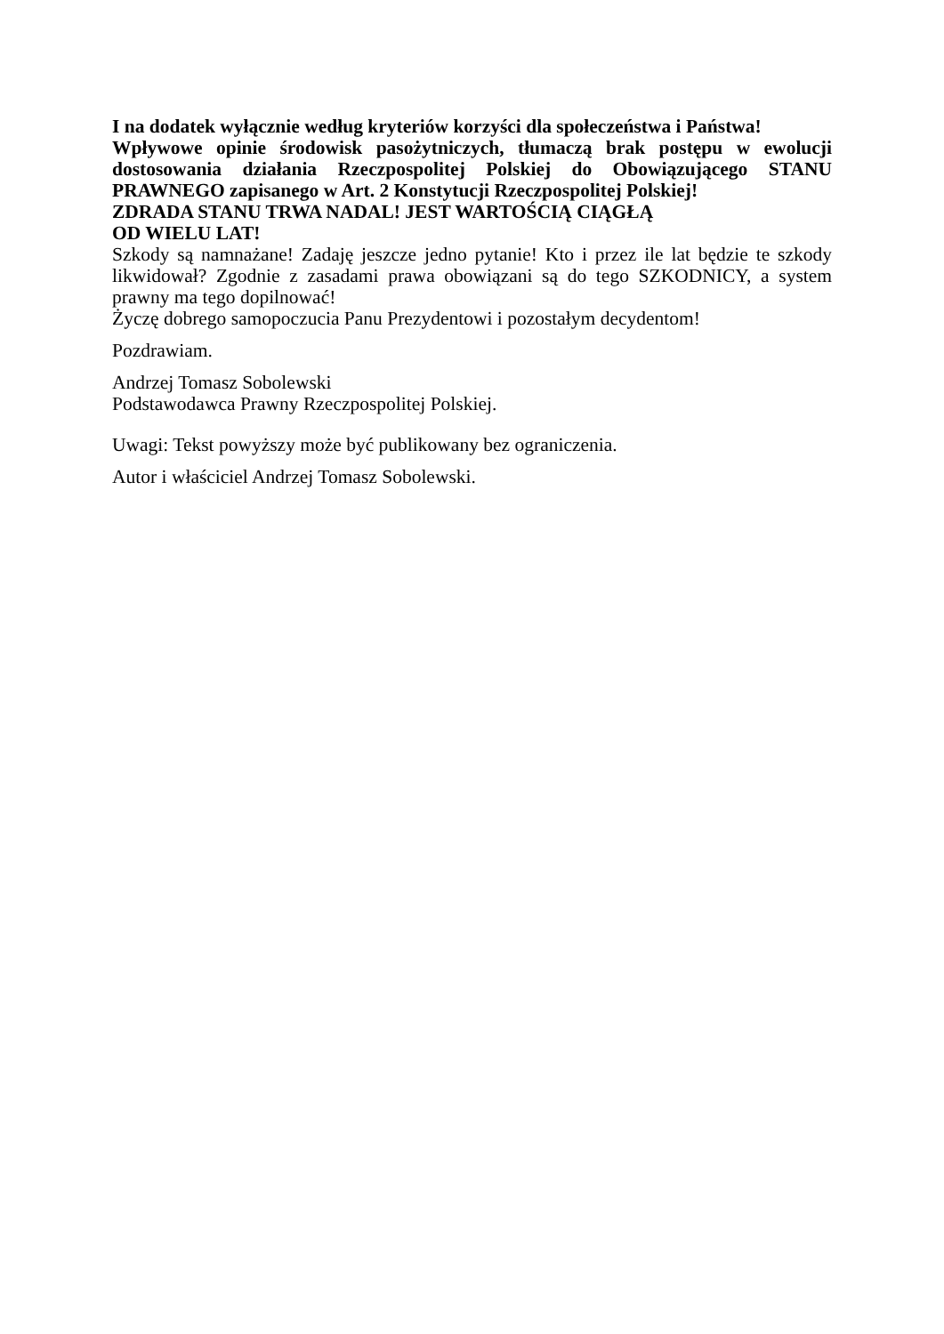I na dodatek wyłącznie według kryteriów korzyści dla społeczeństwa i Państwa!
Wpływowe opinie środowisk pasożytniczych, tłumaczą brak postępu w ewolucji dostosowania działania Rzeczpospolitej Polskiej do Obowiązującego STANU PRAWNEGO zapisanego w Art. 2 Konstytucji Rzeczpospolitej Polskiej!
ZDRADA STANU TRWA NADAL! JEST WARTOŚCIĄ CIĄGŁĄ
OD WIELU LAT!
Szkody są namnażane! Zadaję jeszcze jedno pytanie! Kto i przez ile lat będzie te szkody likwidował? Zgodnie z zasadami prawa obowiązani są do tego SZKODNICY, a system prawny ma tego dopilnować!
Życzę dobrego samopoczucia Panu Prezydentowi i pozostałym decydentom!
Pozdrawiam.
Andrzej Tomasz Sobolewski
Podstawodawca Prawny Rzeczpospolitej Polskiej.
Uwagi: Tekst powyższy może być publikowany bez ograniczenia.
Autor i właściciel Andrzej Tomasz Sobolewski.